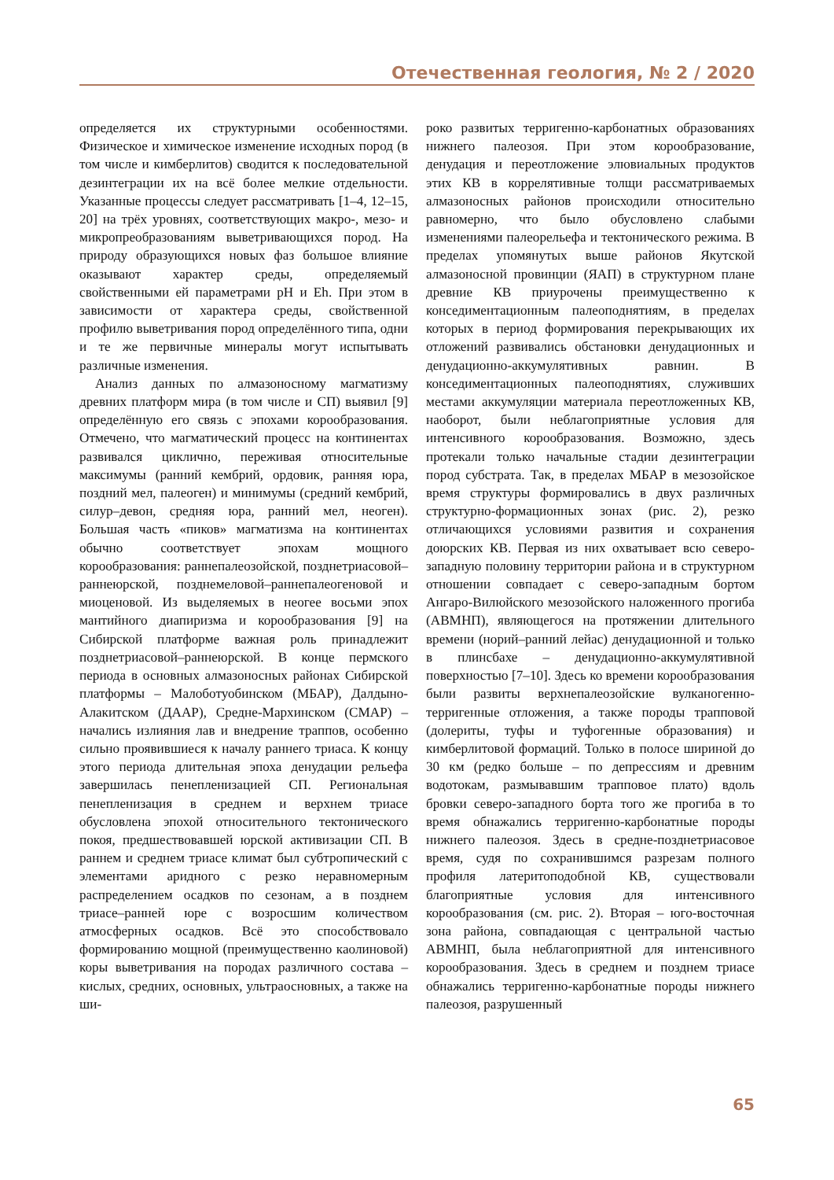Отечественная геология, № 2 / 2020
определяется их структурными особенностями. Физическое и химическое изменение исходных пород (в том числе и кимберлитов) сводится к последовательной дезинтеграции их на всё более мелкие отдельности. Указанные процессы следует рассматривать [1–4, 12–15, 20] на трёх уровнях, соответствующих макро-, мезо- и микропреобразованиям выветривающихся пород. На природу образующихся новых фаз большое влияние оказывают характер среды, определяемый свойственными ей параметрами pH и Eh. При этом в зависимости от характера среды, свойственной профилю выветривания пород определённого типа, одни и те же первичные минералы могут испытывать различные изменения.
Анализ данных по алмазоносному магматизму древних платформ мира (в том числе и СП) выявил [9] определённую его связь с эпохами корообразования. Отмечено, что магматический процесс на континентах развивался циклично, переживая относительные максимумы (ранний кембрий, ордовик, ранняя юра, поздний мел, палеоген) и минимумы (средний кембрий, силур–девон, средняя юра, ранний мел, неоген). Большая часть «пиков» магматизма на континентах обычно соответствует эпохам мощного корообразования: раннепалеозойской, позднетриасовой–раннеюрской, позднемеловой–раннепалеогеновой и миоценовой. Из выделяемых в неогее восьми эпох мантийного диапиризма и корообразования [9] на Сибирской платформе важная роль принадлежит позднетриасовой–раннеюрской. В конце пермского периода в основных алмазоносных районах Сибирской платформы – Малоботуобинском (МБАР), Далдыно-Алакитском (ДААР), Средне-Мархинском (СМАР) – начались излияния лав и внедрение траппов, особенно сильно проявившиеся к началу раннего триаса. К концу этого периода длительная эпоха денудации рельефа завершилась пенепленизацией СП. Региональная пенепленизация в среднем и верхнем триасе обусловлена эпохой относительного тектонического покоя, предшествовавшей юрской активизации СП. В раннем и среднем триасе климат был субтропический с элементами аридного с резко неравномерным распределением осадков по сезонам, а в позднем триасе–ранней юре с возросшим количеством атмосферных осадков. Всё это способствовало формированию мощной (преимущественно каолиновой) коры выветривания на породах различного состава – кислых, средних, основных, ультраосновных, а также на ши-
роко развитых терригенно-карбонатных образованиях нижнего палеозоя. При этом корообразование, денудация и переотложение элювиальных продуктов этих КВ в коррелятивные толщи рассматриваемых алмазоносных районов происходили относительно равномерно, что было обусловлено слабыми изменениями палеорельефа и тектонического режима. В пределах упомянутых выше районов Якутской алмазоносной провинции (ЯАП) в структурном плане древние КВ приурочены преимущественно к конседиментационным палеоподнятиям, в пределах которых в период формирования перекрывающих их отложений развивались обстановки денудационных и денудационно-аккумулятивных равнин. В конседиментационных палеоподнятиях, служивших местами аккумуляции материала переотложенных КВ, наоборот, были неблагоприятные условия для интенсивного корообразования. Возможно, здесь протекали только начальные стадии дезинтеграции пород субстрата. Так, в пределах МБАР в мезозойское время структуры формировались в двух различных структурно-формационных зонах (рис. 2), резко отличающихся условиями развития и сохранения доюрских КВ. Первая из них охватывает всю северо-западную половину территории района и в структурном отношении совпадает с северо-западным бортом Ангаро-Вилюйского мезозойского наложенного прогиба (АВМНП), являющегося на протяжении длительного времени (норий–ранний лейас) денудационной и только в плинсбахе – денудационно-аккумулятивной поверхностью [7–10]. Здесь ко времени корообразования были развиты верхнепалеозойские вулканогенно-терригенные отложения, а также породы трапповой (долериты, туфы и туфогенные образования) и кимберлитовой формаций. Только в полосе шириной до 30 км (редко больше – по депрессиям и древним водотокам, размывавшим трапповое плато) вдоль бровки северо-западного борта того же прогиба в то время обнажались терригенно-карбонатные породы нижнего палеозоя. Здесь в средне-позднетриасовое время, судя по сохранившимся разрезам полного профиля латеритоподобной КВ, существовали благоприятные условия для интенсивного корообразования (см. рис. 2). Вторая – юго-восточная зона района, совпадающая с центральной частью АВМНП, была неблагоприятной для интенсивного корообразования. Здесь в среднем и позднем триасе обнажались терригенно-карбонатные породы нижнего палеозоя, разрушенный
65